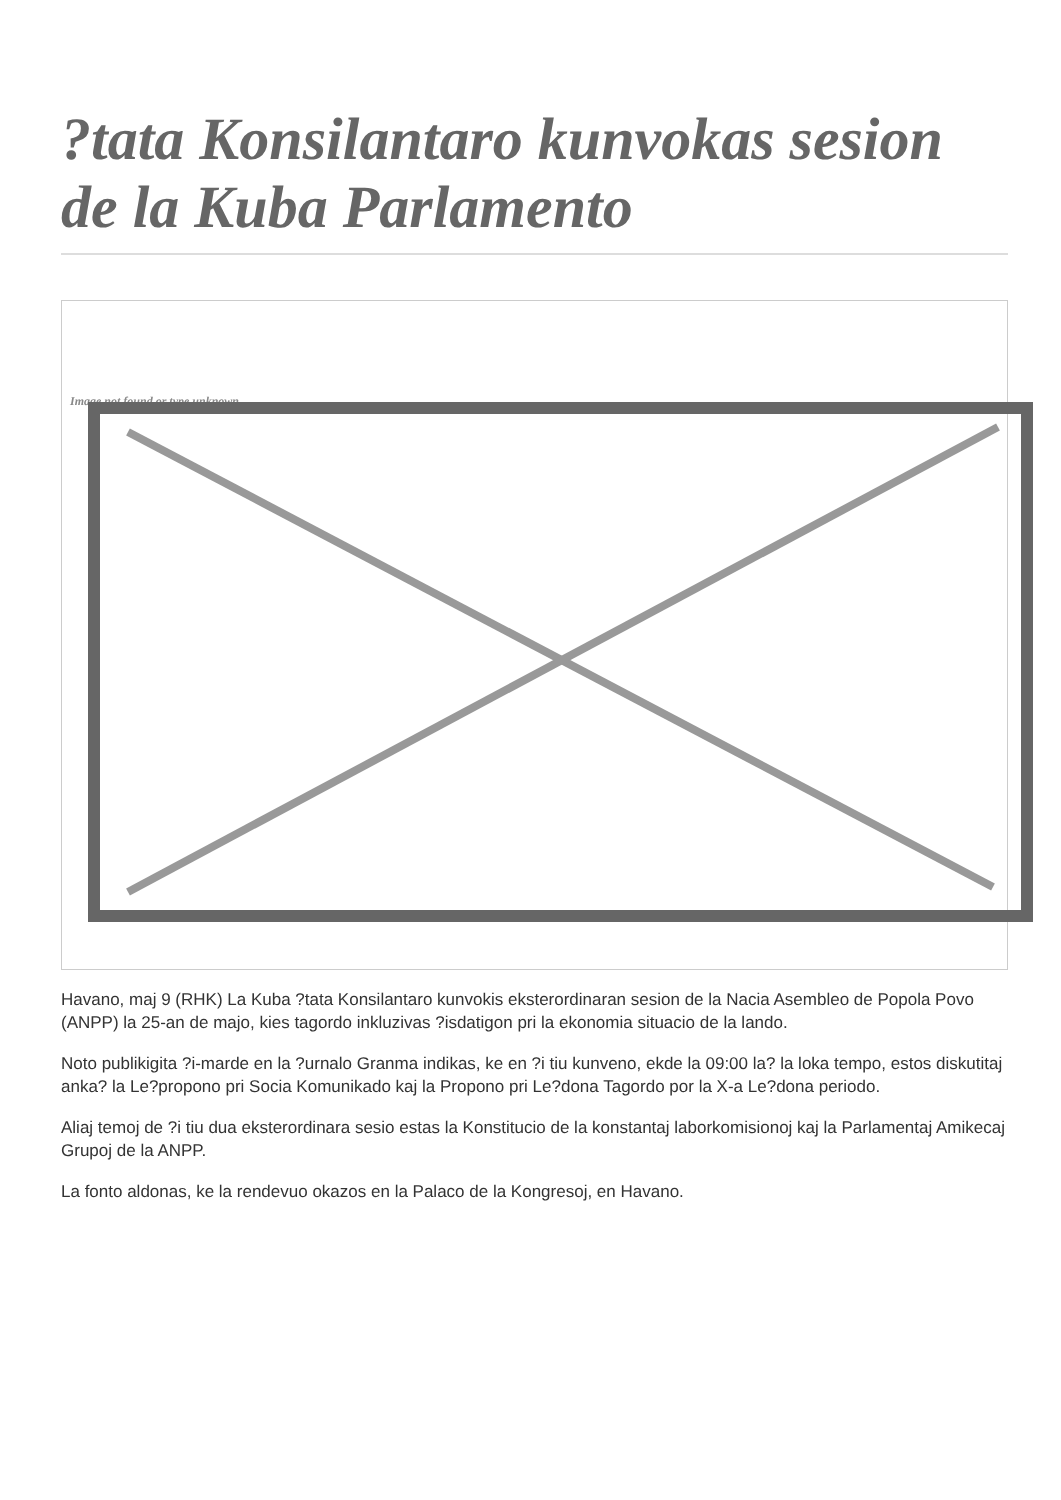?tata Konsilantaro kunvokas sesion de la Kuba Parlamento
Image not found or type unknown
Havano, maj 9 (RHK) La Kuba ?tata Konsilantaro kunvokis eksterordinaran sesion de la Nacia Asembleo de Popola Povo (ANPP) la 25-an de majo, kies tagordo inkluzivas ?isdatigon pri la ekonomia situacio de la lando.
Noto publikigita ?i-marde en la ?urnalo Granma indikas, ke en ?i tiu kunveno, ekde la 09:00 la? la loka tempo, estos diskutitaj anka? la Le?propono pri Socia Komunikado kaj la Propono pri Le?dona Tagordo por la X-a Le?dona periodo.
Aliaj temoj de ?i tiu dua eksterordinara sesio estas la Konstitucio de la konstantaj laborkomisionoj kaj la Parlamentaj Amikecaj Grupoj de la ANPP.
La fonto aldonas, ke la rendevuo okazos en la Palaco de la Kongresoj, en Havano.